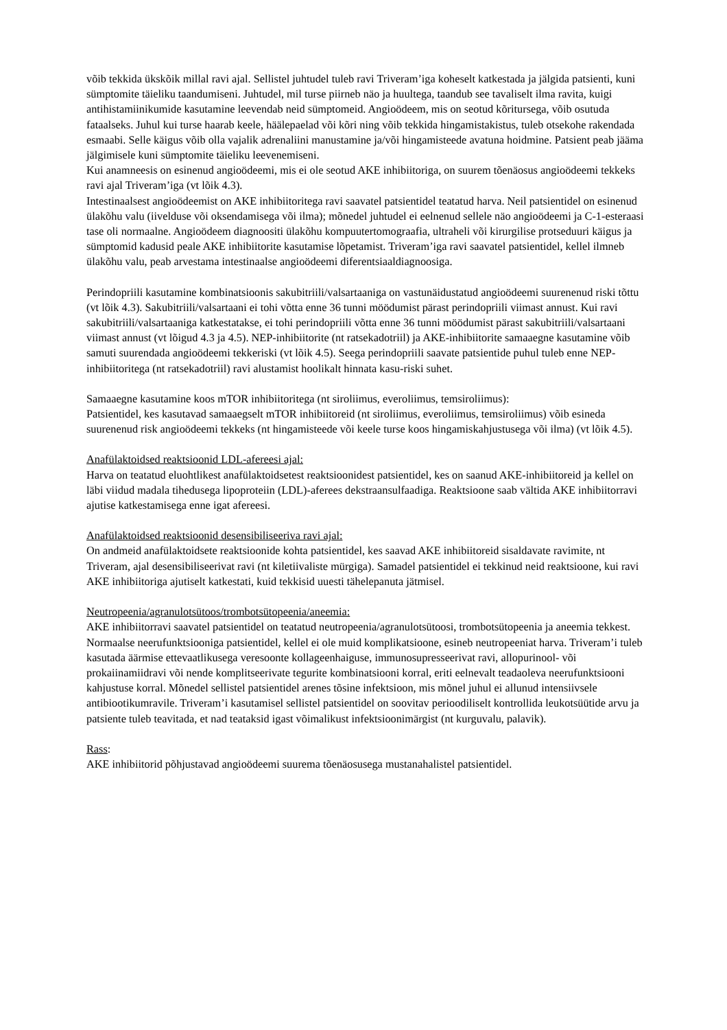võib tekkida ükskõik millal ravi ajal. Sellistel juhtudel tuleb ravi Triveram’iga koheselt katkestada ja jälgida patsienti, kuni sümptomite täieliku taandumiseni. Juhtudel, mil turse piirneb näo ja huultega, taandub see tavaliselt ilma ravita, kuigi antihistamiinikumide kasutamine leevendab neid sümptomeid. Angioödeem, mis on seotud kõritursega, võib osutuda fataalseks. Juhul kui turse haarab keele, häälepaelad või kõri ning võib tekkida hingamistakistus, tuleb otsekohe rakendada esmaabi. Selle käigus võib olla vajalik adrenaliini manustamine ja/või hingamisteede avatuna hoidmine. Patsient peab jääma jälgimisele kuni sümptomite täieliku leevenemiseni.
Kui anamneesis on esinenud angioödeemi, mis ei ole seotud AKE inhibiitoriga, on suurem tõenäosus angioödeemi tekkeks ravi ajal Triveram’iga (vt lõik 4.3).
Intestinaalsest angioödeemist on AKE inhibiitoritega ravi saavatel patsientidel teatatud harva. Neil patsientidel on esinenud ülakõhu valu (iivelduse või oksendamisega või ilma); mõnedel juhtudel ei eelnenud sellele näo angioödeemi ja C-1-esteraasi tase oli normaalne. Angioödeem diagnoositi ülakõhu kompuutertomograafia, ultraheli või kirurgilise protseduuri käigus ja sümptomid kadusid peale AKE inhibiitorite kasutamise lõpetamist. Triveram’iga ravi saavatel patsientidel, kellel ilmneb ülakõhu valu, peab arvestama intestinaalse angioödeemi diferentsiaaldiagnoosiga.
Perindopriili kasutamine kombinatsioonis sakubitriili/valsartaaniga on vastunäidustatud angioödeemi suurenenud riski tõttu (vt lõik 4.3). Sakubitriili/valsartaani ei tohi võtta enne 36 tunni möödumist pärast perindopriili viimast annust. Kui ravi sakubitriili/valsartaaniga katkestatakse, ei tohi perindopriili võtta enne 36 tunni möödumist pärast sakubitriili/valsartaani viimast annust (vt lõigud 4.3 ja 4.5). NEP-inhibiitorite (nt ratsekadotriil) ja AKE-inhibiitorite samaaegne kasutamine võib samuti suurendada angioödeemi tekkeriski (vt lõik 4.5). Seega perindopriili saavate patsientide puhul tuleb enne NEP-inhibiitoritega (nt ratsekadotriil) ravi alustamist hoolikalt hinnata kasu-riski suhet.
Samaaegne kasutamine koos mTOR inhibiitoritega (nt siroliimus, everoliimus, temsiroliimus):
Patsientidel, kes kasutavad samaaegselt mTOR inhibiitoreid (nt siroliimus, everoliimus, temsiroliimus) võib esineda suurenenud risk angioödeemi tekkeks (nt hingamisteede või keele turse koos hingamiskahjustusega või ilma) (vt lõik 4.5).
Anafülaktoidsed reaktsioonid LDL-afereesi ajal:
Harva on teatatud eluohtlikest anafülaktoidsetest reaktsioonidest patsientidel, kes on saanud AKE-inhibiitoreid ja kellel on läbi viidud madala tihedusega lipoproteiin (LDL)-aferees dekstraansulfaadiga. Reaktsioone saab vältida AKE inhibiitorravi ajutise katkestamisega enne igat afereesi.
Anafülaktoidsed reaktsioonid desensibiliseeriva ravi ajal:
On andmeid anafülaktoidsete reaktsioonide kohta patsientidel, kes saavad AKE inhibiitoreid sisaldavate ravimite, nt Triveram, ajal desensibiliseerivat ravi (nt kiletiivaliste mürgiga). Samadel patsientidel ei tekkinud neid reaktsioone, kui ravi AKE inhibiitoriga ajutiselt katkestati, kuid tekkisid uuesti tähelepanuta jätmisel.
Neutropeenia/agranulotsütoos/trombotsütopeenia/aneemia:
AKE inhibiitorravi saavatel patsientidel on teatatud neutropeenia/agranulotsütoosi, trombotsütopeenia ja aneemia tekkest. Normaalse neerufunktsiooniga patsientidel, kellel ei ole muid komplikatsioone, esineb neutropeeniat harva. Triveram’i tuleb kasutada äärmise ettevaatlikusega veresoonte kollageenhaiguse, immunosupresseerivat ravi, allopurinool- või prokaiinamiidravi või nende komplitseerivate tegurite kombinatsiooni korral, eriti eelnevalt teadaoleva neerufunktsiooni kahjustuse korral. Mõnedel sellistel patsientidel arenes tõsine infektsioon, mis mõnel juhul ei allunud intensiivsele antibiootikumravile. Triveram’i kasutamisel sellistel patsientidel on soovitav perioodiliselt kontrollida leukotsüütide arvu ja patsiente tuleb teavitada, et nad teataksid igast võimalikust infektsioonimärgist (nt kurguvalu, palavik).
Rass:
AKE inhibiitorid põhjustavad angioödeemi suurema tõenäosusega mustanahalistel patsientidel.